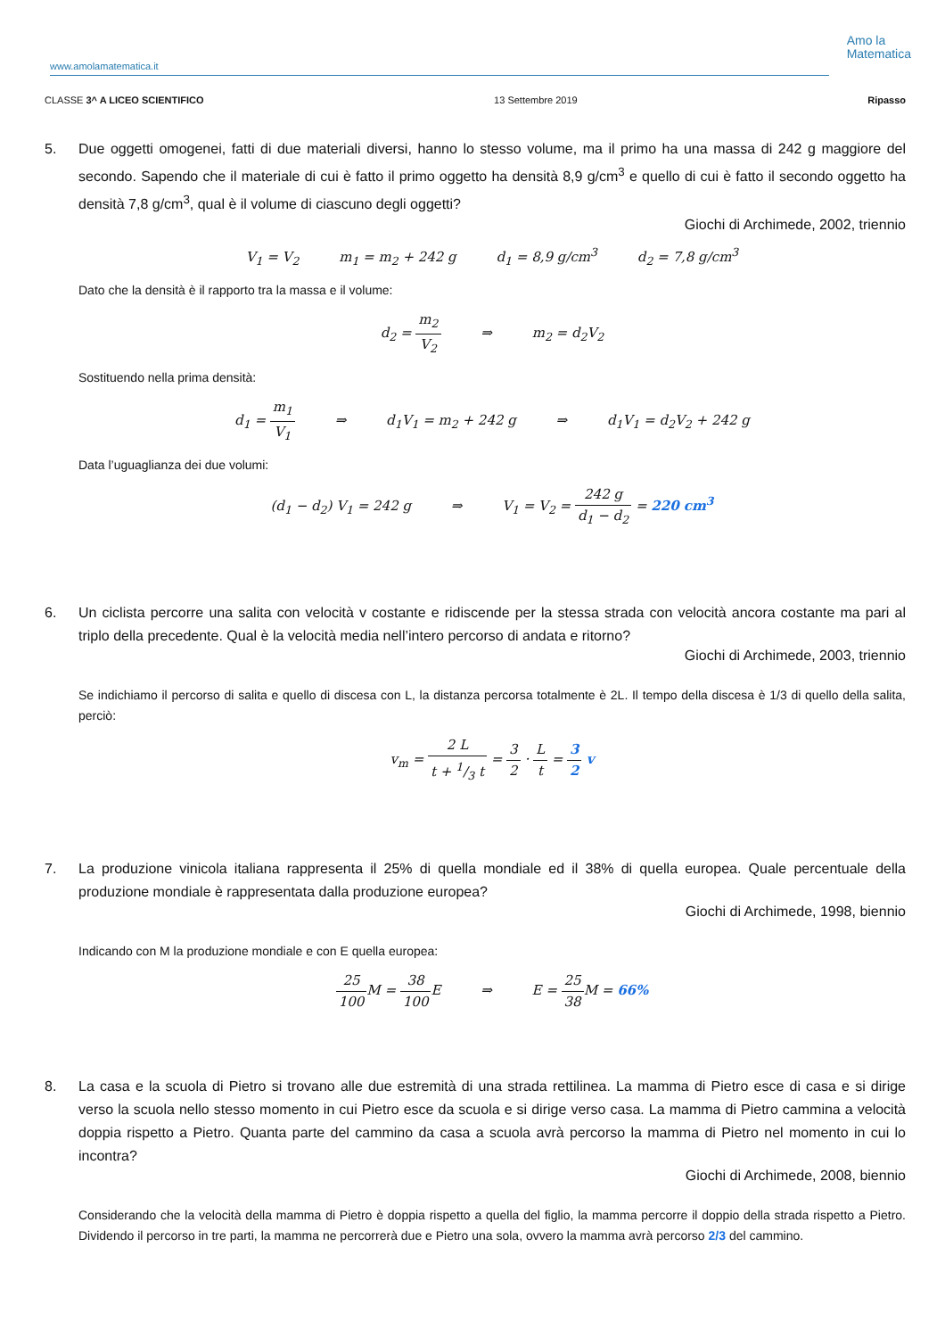www.amolamatematica.it
Amo la
Matematica
CLASSE 3^ A LICEO SCIENTIFICO 13 Settembre 2019 Ripasso
5. Due oggetti omogenei, fatti di due materiali diversi, hanno lo stesso volume, ma il primo ha una massa di 242 g maggiore del secondo. Sapendo che il materiale di cui è fatto il primo oggetto ha densità 8,9 g/cm<sup>3</sup> e quello di cui è fatto il secondo oggetto ha densità 7,8 g/cm<sup>3</sup>, qual è il volume di ciascuno degli oggetti?
Giochi di Archimede, 2002, triennio
V<sub>1</sub> = V<sub>2</sub> m<sub>1</sub> = m<sub>2</sub> + 242 g d<sub>1</sub> = 8,9 g/cm<sup>3</sup> d<sub>2</sub> = 7,8 g/cm<sup>3</sup>
Dato che la densità è il rapporto tra la massa e il volume:
d<sub>2</sub> = m<sub>2</sub> V<sub>2</sub> ⇒ m<sub>2</sub> = d<sub>2</sub>V<sub>2</sub>
Sostituendo nella prima densità:
d<sub>1</sub> = m<sub>1</sub> V<sub>1</sub> ⇒ d<sub>1</sub>V<sub>1</sub> = m<sub>2</sub> + 242 g ⇒ d<sub>1</sub>V<sub>1</sub> = d<sub>2</sub>V<sub>2</sub> + 242 g
Data l’uguaglianza dei due volumi:
(d<sub>1</sub> − d<sub>2</sub>) V<sub>1</sub> = 242 g ⇒ V<sub>1</sub> = V<sub>2</sub> = 242 g d<sub>1</sub> − d<sub>2</sub> = 220 cm<sup>3</sup>
6. Un ciclista percorre una salita con velocità v costante e ridiscende per la stessa strada con velocità ancora costante ma pari al triplo della precedente. Qual è la velocità media nell’intero percorso di andata e ritorno?
Giochi di Archimede, 2003, triennio
Se indichiamo il percorso di salita e quello di discesa con L, la distanza percorsa totalmente è 2L. Il tempo della discesa è 1/3 di quello della salita, perciò:
v<sub>m</sub> = 2 L t + 1/3 t = 3 2 · L t = 3 2 v
7. La produzione vinicola italiana rappresenta il 25% di quella mondiale ed il 38% di quella europea. Quale percentuale della produzione mondiale è rappresentata dalla produzione europea?
Giochi di Archimede, 1998, biennio
Indicando con M la produzione mondiale e con E quella europea:
25 100 M = 38 100 E ⇒ E = 25 38 M = 66%
8. La casa e la scuola di Pietro si trovano alle due estremità di una strada rettilinea. La mamma di Pietro esce di casa e si dirige verso la scuola nello stesso momento in cui Pietro esce da scuola e si dirige verso casa. La mamma di Pietro cammina a velocità doppia rispetto a Pietro. Quanta parte del cammino da casa a scuola avrà percorso la mamma di Pietro nel momento in cui lo incontra?
Giochi di Archimede, 2008, biennio
Considerando che la velocità della mamma di Pietro è doppia rispetto a quella del figlio, la mamma percorre il doppio della strada rispetto a Pietro. Dividendo il percorso in tre parti, la mamma ne percorrerà due e Pietro una sola, ovvero la mamma avrà percorso 2/3 del cammino.